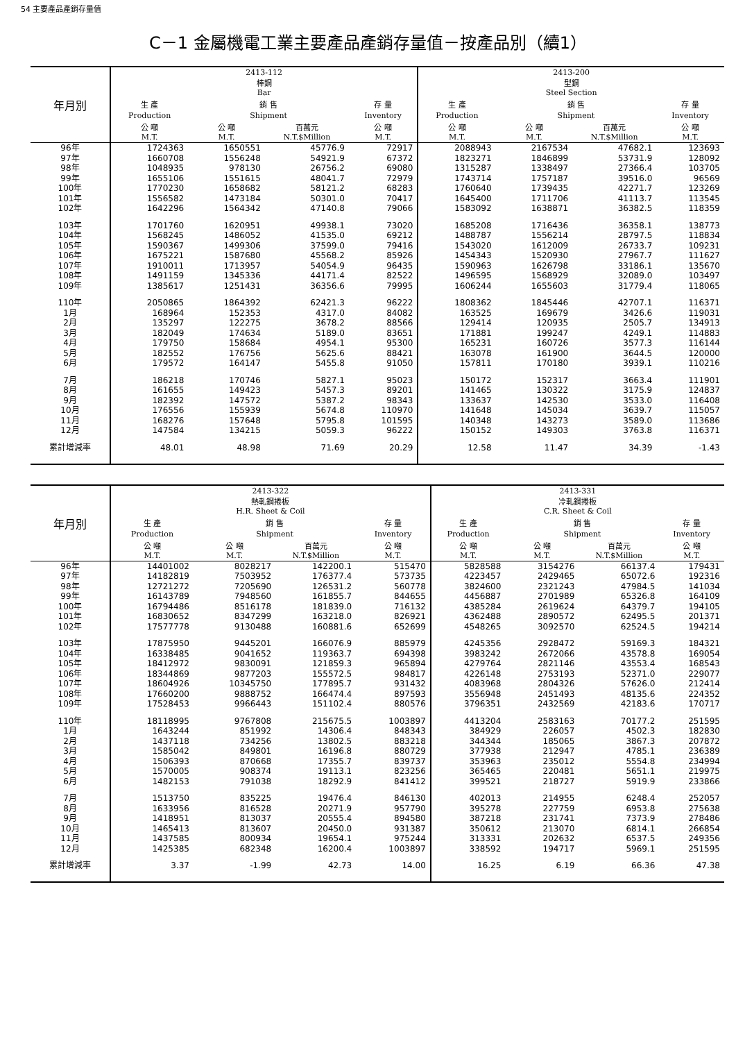54 主要產品產銷存量值
C－1 金屬機電工業主要產品產銷存量值－按產品別（續1）
| 年月別 | 2413-112 棒鋼 Bar | | | | 2413-200 型鋼 Steel Section | | | |
| --- | --- | --- | --- | --- | --- | --- | --- | --- |
| | 生 產 | 銷 售 | | 存 量 | 生 產 | 銷 售 | | 存 量 |
| | Production | Shipment | | Inventory | Production | Shipment | | Inventory |
| | 公 噸 M.T. | 公 噸 M.T. | 百萬元 N.T.$Million | 公 噸 M.T. | 公 噸 M.T. | 公 噸 M.T. | 百萬元 N.T.$Million | 公 噸 M.T. |
| 96年 | 1724363 | 1650551 | 45776.9 | 72917 | 2088943 | 2167534 | 47682.1 | 123693 |
| 97年 | 1660708 | 1556248 | 54921.9 | 67372 | 1823271 | 1846899 | 53731.9 | 128092 |
| 98年 | 1048935 | 978130 | 26756.2 | 69080 | 1315287 | 1338497 | 27366.4 | 103705 |
| 99年 | 1655106 | 1551615 | 48041.7 | 72979 | 1743714 | 1757187 | 39516.0 | 96569 |
| 100年 | 1770230 | 1658682 | 58121.2 | 68283 | 1760640 | 1739435 | 42271.7 | 123269 |
| 101年 | 1556582 | 1473184 | 50301.0 | 70417 | 1645400 | 1711706 | 41113.7 | 113545 |
| 102年 | 1642296 | 1564342 | 47140.8 | 79066 | 1583092 | 1638871 | 36382.5 | 118359 |
| 103年 | 1701760 | 1620951 | 49938.1 | 73020 | 1685208 | 1716436 | 36358.1 | 138773 |
| 104年 | 1568245 | 1486052 | 41535.0 | 69212 | 1488787 | 1556214 | 28797.5 | 118834 |
| 105年 | 1590367 | 1499306 | 37599.0 | 79416 | 1543020 | 1612009 | 26733.7 | 109231 |
| 106年 | 1675221 | 1587680 | 45568.2 | 85926 | 1454343 | 1520930 | 27967.7 | 111627 |
| 107年 | 1910011 | 1713957 | 54054.9 | 96435 | 1590963 | 1626798 | 33186.1 | 135670 |
| 108年 | 1491159 | 1345336 | 44171.4 | 82522 | 1496595 | 1568929 | 32089.0 | 103497 |
| 109年 | 1385617 | 1251431 | 36356.6 | 79995 | 1606244 | 1655603 | 31779.4 | 118065 |
| 110年 | 2050865 | 1864392 | 62421.3 | 96222 | 1808362 | 1845446 | 42707.1 | 116371 |
| 1月 | 168964 | 152353 | 4317.0 | 84082 | 163525 | 169679 | 3426.6 | 119031 |
| 2月 | 135297 | 122275 | 3678.2 | 88566 | 129414 | 120935 | 2505.7 | 134913 |
| 3月 | 182049 | 174634 | 5189.0 | 83651 | 171881 | 199247 | 4249.1 | 114883 |
| 4月 | 179750 | 158684 | 4954.1 | 95300 | 165231 | 160726 | 3577.3 | 116144 |
| 5月 | 182552 | 176756 | 5625.6 | 88421 | 163078 | 161900 | 3644.5 | 120000 |
| 6月 | 179572 | 164147 | 5455.8 | 91050 | 157811 | 170180 | 3939.1 | 110216 |
| 7月 | 186218 | 170746 | 5827.1 | 95023 | 150172 | 152317 | 3663.4 | 111901 |
| 8月 | 161655 | 149423 | 5457.3 | 89201 | 141465 | 130322 | 3175.9 | 124837 |
| 9月 | 182392 | 147572 | 5387.2 | 98343 | 133637 | 142530 | 3533.0 | 116408 |
| 10月 | 176556 | 155939 | 5674.8 | 110970 | 141648 | 145034 | 3639.7 | 115057 |
| 11月 | 168276 | 157648 | 5795.8 | 101595 | 140348 | 143273 | 3589.0 | 113686 |
| 12月 | 147584 | 134215 | 5059.3 | 96222 | 150152 | 149303 | 3763.8 | 116371 |
| 累計增減率 | 48.01 | 48.98 | 71.69 | 20.29 | 12.58 | 11.47 | 34.39 | -1.43 |
| 年月別 | 2413-322 熱軋鋼捲板 H.R. Sheet & Coil | | | | 2413-331 冷軋鋼捲板 C.R. Sheet & Coil | | | |
| --- | --- | --- | --- | --- | --- | --- | --- | --- |
| | 生 產 | 銷 售 | | 存 量 | 生 產 | 銷 售 | | 存 量 |
| | Production | Shipment | | Inventory | Production | Shipment | | Inventory |
| | 公 噸 M.T. | 公 噸 M.T. | 百萬元 N.T.$Million | 公 噸 M.T. | 公 噸 M.T. | 公 噸 M.T. | 百萬元 N.T.$Million | 公 噸 M.T. |
| 96年 | 14401002 | 8028217 | 142200.1 | 515470 | 5828588 | 3154276 | 66137.4 | 179431 |
| 97年 | 14182819 | 7503952 | 176377.4 | 573735 | 4223457 | 2429465 | 65072.6 | 192316 |
| 98年 | 12721272 | 7205690 | 126531.2 | 560778 | 3824600 | 2321243 | 47984.5 | 141034 |
| 99年 | 16143789 | 7948560 | 161855.7 | 844655 | 4456887 | 2701989 | 65326.8 | 164109 |
| 100年 | 16794486 | 8516178 | 181839.0 | 716132 | 4385284 | 2619624 | 64379.7 | 194105 |
| 101年 | 16830652 | 8347299 | 163218.0 | 826921 | 4362488 | 2890572 | 62495.5 | 201371 |
| 102年 | 17577778 | 9130488 | 160881.6 | 652699 | 4548265 | 3092570 | 62524.5 | 194214 |
| 103年 | 17875950 | 9445201 | 166076.9 | 885979 | 4245356 | 2928472 | 59169.3 | 184321 |
| 104年 | 16338485 | 9041652 | 119363.7 | 694398 | 3983242 | 2672066 | 43578.8 | 169054 |
| 105年 | 18412972 | 9830091 | 121859.3 | 965894 | 4279764 | 2821146 | 43553.4 | 168543 |
| 106年 | 18344869 | 9877203 | 155572.5 | 984817 | 4226148 | 2753193 | 52371.0 | 229077 |
| 107年 | 18604926 | 10345750 | 177895.7 | 931432 | 4083968 | 2804326 | 57626.0 | 212414 |
| 108年 | 17660200 | 9888752 | 166474.4 | 897593 | 3556948 | 2451493 | 48135.6 | 224352 |
| 109年 | 17528453 | 9966443 | 151102.4 | 880576 | 3796351 | 2432569 | 42183.6 | 170717 |
| 110年 | 18118995 | 9767808 | 215675.5 | 1003897 | 4413204 | 2583163 | 70177.2 | 251595 |
| 1月 | 1643244 | 851992 | 14306.4 | 848343 | 384929 | 226057 | 4502.3 | 182830 |
| 2月 | 1437118 | 734256 | 13802.5 | 883218 | 344344 | 185065 | 3867.3 | 207872 |
| 3月 | 1585042 | 849801 | 16196.8 | 880729 | 377938 | 212947 | 4785.1 | 236389 |
| 4月 | 1506393 | 870668 | 17355.7 | 839737 | 353963 | 235012 | 5554.8 | 234994 |
| 5月 | 1570005 | 908374 | 19113.1 | 823256 | 365465 | 220481 | 5651.1 | 219975 |
| 6月 | 1482153 | 791038 | 18292.9 | 841412 | 399521 | 218727 | 5919.9 | 233866 |
| 7月 | 1513750 | 835225 | 19476.4 | 846130 | 402013 | 214955 | 6248.4 | 252057 |
| 8月 | 1633956 | 816528 | 20271.9 | 957790 | 395278 | 227759 | 6953.8 | 275638 |
| 9月 | 1418951 | 813037 | 20555.4 | 894580 | 387218 | 231741 | 7373.9 | 278486 |
| 10月 | 1465413 | 813607 | 20450.0 | 931387 | 350612 | 213070 | 6814.1 | 266854 |
| 11月 | 1437585 | 800934 | 19654.1 | 975244 | 313331 | 202632 | 6537.5 | 249356 |
| 12月 | 1425385 | 682348 | 16200.4 | 1003897 | 338592 | 194717 | 5969.1 | 251595 |
| 累計增減率 | 3.37 | -1.99 | 42.73 | 14.00 | 16.25 | 6.19 | 66.36 | 47.38 |